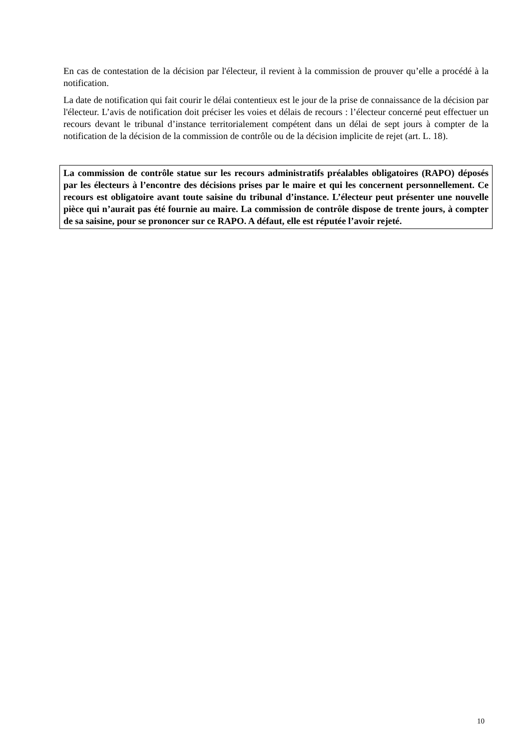En cas de contestation de la décision par l'électeur, il revient à la commission de prouver qu’elle a procédé à la notification.
La date de notification qui fait courir le délai contentieux est le jour de la prise de connaissance de la décision par l'électeur. L’avis de notification doit préciser les voies et délais de recours : l’électeur concerné peut effectuer un recours devant le tribunal d’instance territorialement compétent dans un délai de sept jours à compter de la notification de la décision de la commission de contrôle ou de la décision implicite de rejet (art. L. 18).
La commission de contrôle statue sur les recours administratifs préalables obligatoires (RAPO) déposés par les électeurs à l’encontre des décisions prises par le maire et qui les concernent personnellement. Ce recours est obligatoire avant toute saisine du tribunal d’instance. L’électeur peut présenter une nouvelle pièce qui n’aurait pas été fournie au maire. La commission de contrôle dispose de trente jours, à compter de sa saisine, pour se prononcer sur ce RAPO. A défaut, elle est réputée l’avoir rejeté.
10